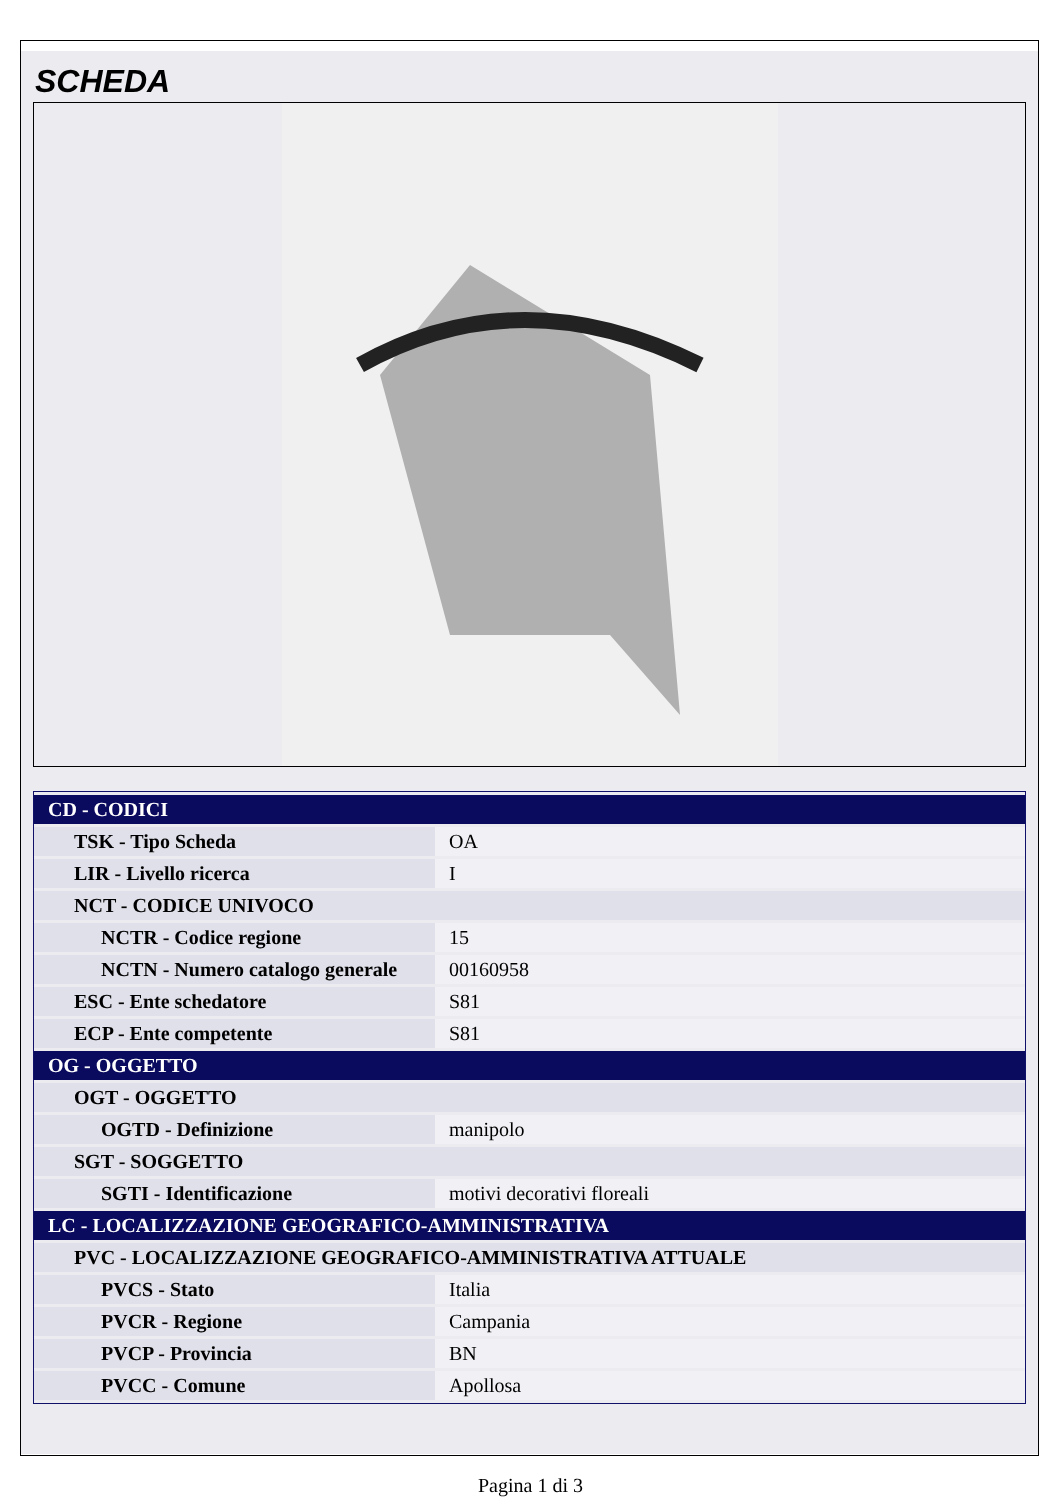SCHEDA
| CD - CODICI | |
| TSK - Tipo Scheda | OA |
| LIR - Livello ricerca | I |
| NCT - CODICE UNIVOCO | |
| NCTR - Codice regione | 15 |
| NCTN - Numero catalogo generale | 00160958 |
| ESC - Ente schedatore | S81 |
| ECP - Ente competente | S81 |
| OG - OGGETTO | |
| OGT - OGGETTO | |
| OGTD - Definizione | manipolo |
| SGT - SOGGETTO | |
| SGTI - Identificazione | motivi decorativi floreali |
| LC - LOCALIZZAZIONE GEOGRAFICO-AMMINISTRATIVA | |
| PVC - LOCALIZZAZIONE GEOGRAFICO-AMMINISTRATIVA ATTUALE | |
| PVCS - Stato | Italia |
| PVCR - Regione | Campania |
| PVCP - Provincia | BN |
| PVCC - Comune | Apollosa |
Pagina 1 di 3